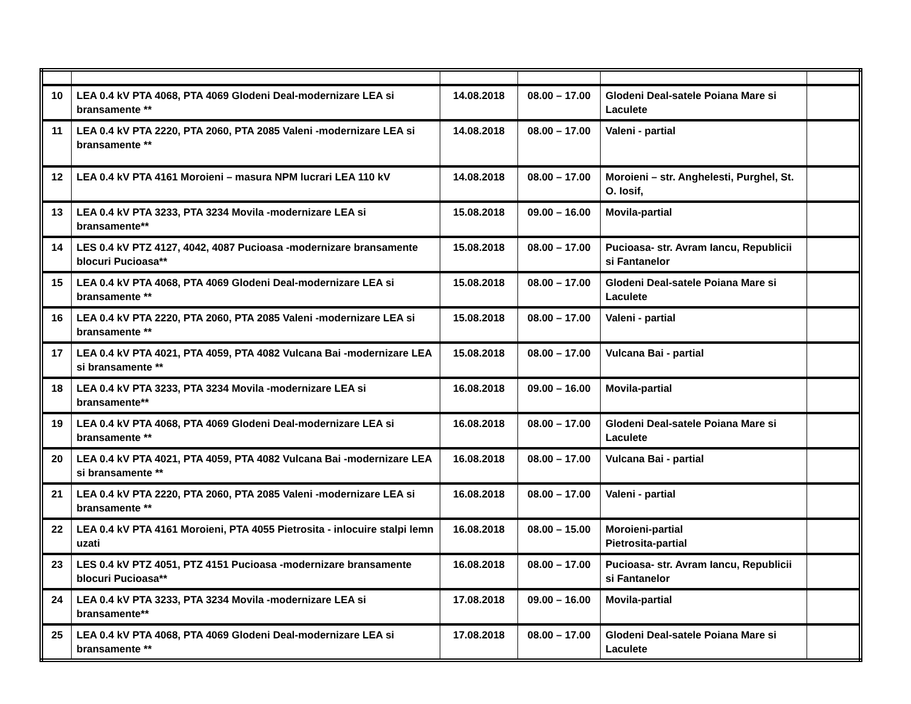| 10 | LEA 0.4 kV PTA 4068, PTA 4069 Glodeni Deal-modernizare LEA si bransamente ** | 14.08.2018 | 08.00 – 17.00 | Glodeni Deal-satele Poiana Mare si Laculete | |
| 11 | LEA 0.4 kV PTA 2220, PTA 2060, PTA 2085 Valeni -modernizare LEA si bransamente ** | 14.08.2018 | 08.00 – 17.00 | Valeni - partial | |
| 12 | LEA 0.4 kV PTA 4161 Moroieni – masura NPM lucrari LEA 110 kV | 14.08.2018 | 08.00 – 17.00 | Moroieni – str. Anghelesti, Purghel, St. O. Iosif, | |
| 13 | LEA 0.4 kV PTA 3233, PTA 3234 Movila -modernizare LEA si bransamente** | 15.08.2018 | 09.00 – 16.00 | Movila-partial | |
| 14 | LES 0.4 kV PTZ 4127, 4042, 4087 Pucioasa -modernizare bransamente blocuri Pucioasa** | 15.08.2018 | 08.00 – 17.00 | Pucioasa- str. Avram Iancu, Republicii si Fantanelor | |
| 15 | LEA 0.4 kV PTA 4068, PTA 4069 Glodeni Deal-modernizare LEA si bransamente ** | 15.08.2018 | 08.00 – 17.00 | Glodeni Deal-satele Poiana Mare si Laculete | |
| 16 | LEA 0.4 kV PTA 2220, PTA 2060, PTA 2085 Valeni -modernizare LEA si bransamente ** | 15.08.2018 | 08.00 – 17.00 | Valeni - partial | |
| 17 | LEA 0.4 kV PTA 4021, PTA 4059, PTA 4082 Vulcana Bai -modernizare LEA si bransamente ** | 15.08.2018 | 08.00 – 17.00 | Vulcana Bai - partial | |
| 18 | LEA 0.4 kV PTA 3233, PTA 3234 Movila -modernizare LEA si bransamente** | 16.08.2018 | 09.00 – 16.00 | Movila-partial | |
| 19 | LEA 0.4 kV PTA 4068, PTA 4069 Glodeni Deal-modernizare LEA si bransamente ** | 16.08.2018 | 08.00 – 17.00 | Glodeni Deal-satele Poiana Mare si Laculete | |
| 20 | LEA 0.4 kV PTA 4021, PTA 4059, PTA 4082 Vulcana Bai -modernizare LEA si bransamente ** | 16.08.2018 | 08.00 – 17.00 | Vulcana Bai - partial | |
| 21 | LEA 0.4 kV PTA 2220, PTA 2060, PTA 2085 Valeni -modernizare LEA si bransamente ** | 16.08.2018 | 08.00 – 17.00 | Valeni - partial | |
| 22 | LEA 0.4 kV PTA 4161 Moroieni, PTA 4055 Pietrosita - inlocuire stalpi lemn uzati | 16.08.2018 | 08.00 – 15.00 | Moroieni-partial Pietrosita-partial | |
| 23 | LES 0.4 kV PTZ 4051, PTZ 4151 Pucioasa -modernizare bransamente blocuri Pucioasa** | 16.08.2018 | 08.00 – 17.00 | Pucioasa- str. Avram Iancu, Republicii si Fantanelor | |
| 24 | LEA 0.4 kV PTA 3233, PTA 3234 Movila -modernizare LEA si bransamente** | 17.08.2018 | 09.00 – 16.00 | Movila-partial | |
| 25 | LEA 0.4 kV PTA 4068, PTA 4069 Glodeni Deal-modernizare LEA si bransamente ** | 17.08.2018 | 08.00 – 17.00 | Glodeni Deal-satele Poiana Mare si Laculete | |